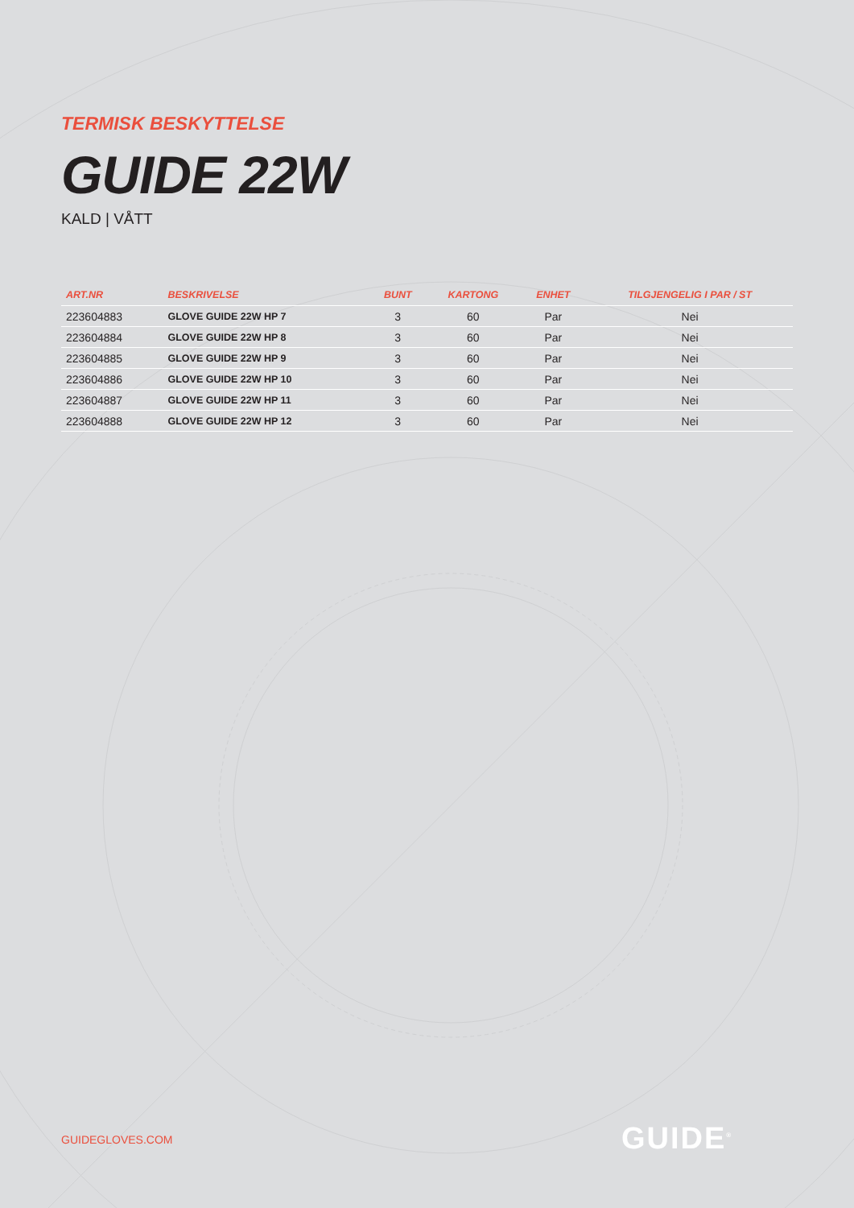TERMISK BESKYTTELSE
GUIDE 22W
KALD | VÅTT
| ART.NR | BESKRIVELSE | BUNT | KARTONG | ENHET | TILGJENGELIG I PAR / ST |
| --- | --- | --- | --- | --- | --- |
| 223604883 | GLOVE GUIDE 22W HP 7 | 3 | 60 | Par | Nei |
| 223604884 | GLOVE GUIDE 22W HP 8 | 3 | 60 | Par | Nei |
| 223604885 | GLOVE GUIDE 22W HP 9 | 3 | 60 | Par | Nei |
| 223604886 | GLOVE GUIDE 22W HP 10 | 3 | 60 | Par | Nei |
| 223604887 | GLOVE GUIDE 22W HP 11 | 3 | 60 | Par | Nei |
| 223604888 | GLOVE GUIDE 22W HP 12 | 3 | 60 | Par | Nei |
GUIDEGLOVES.COM GUIDE<sup>®</sup>